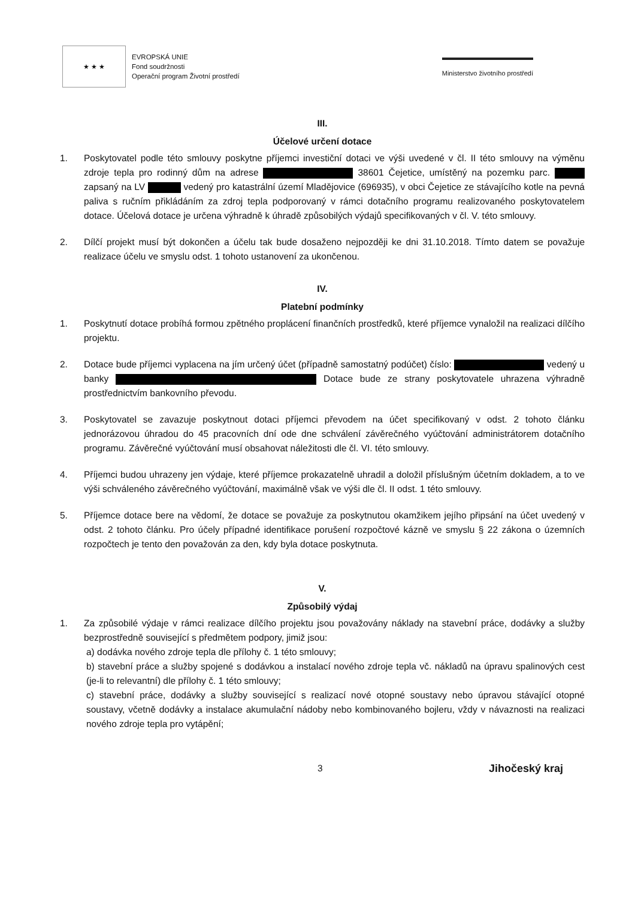★ ★ ★
EVROPSKÁ UNIE
Fond soudržnosti
Operační program Životní prostředí
Ministerstvo životního prostředí
III.
Účelové určení dotace
1. Poskytovatel podle této smlouvy poskytne příjemci investiční dotaci ve výši uvedené v čl. II této smlouvy na výměnu zdroje tepla pro rodinný dům na adrese 38601 Čejetice, umístěný na pozemku parc. zapsaný na LV vedený pro katastrální území Mladějovice (696935), v obci Čejetice ze stávajícího kotle na pevná paliva s ručním přikládáním za zdroj tepla podporovaný v rámci dotačního programu realizovaného poskytovatelem dotace. Účelová dotace je určena výhradně k úhradě způsobilých výdajů specifikovaných v čl. V. této smlouvy.
2. Dílčí projekt musí být dokončen a účelu tak bude dosaženo nejpozději ke dni 31.10.2018. Tímto datem se považuje realizace účelu ve smyslu odst. 1 tohoto ustanovení za ukončenou.
IV.
Platební podmínky
1. Poskytnutí dotace probíhá formou zpětného proplácení finančních prostředků, které příjemce vynaložil na realizaci dílčího projektu.
2. Dotace bude příjemci vyplacena na jím určený účet (případně samostatný podúčet) číslo: vedený u banky Dotace bude ze strany poskytovatele uhrazena výhradně prostřednictvím bankovního převodu.
3. Poskytovatel se zavazuje poskytnout dotaci příjemci převodem na účet specifikovaný v odst. 2 tohoto článku jednorázovou úhradou do 45 pracovních dní ode dne schválení závěrečného vyúčtování administrátorem dotačního programu. Závěrečné vyúčtování musí obsahovat náležitosti dle čl. VI. této smlouvy.
4. Příjemci budou uhrazeny jen výdaje, které příjemce prokazatelně uhradil a doložil příslušným účetním dokladem, a to ve výši schváleného závěrečného vyúčtování, maximálně však ve výši dle čl. II odst. 1 této smlouvy.
5. Příjemce dotace bere na vědomí, že dotace se považuje za poskytnutou okamžikem jejího připsání na účet uvedený v odst. 2 tohoto článku. Pro účely případné identifikace porušení rozpočtové kázně ve smyslu § 22 zákona o územních rozpočtech je tento den považován za den, kdy byla dotace poskytnuta.
V.
Způsobilý výdaj
1. Za způsobilé výdaje v rámci realizace dílčího projektu jsou považovány náklady na stavební práce, dodávky a služby bezprostředně související s předmětem podpory, jimiž jsou:
a) dodávka nového zdroje tepla dle přílohy č. 1 této smlouvy;
b) stavební práce a služby spojené s dodávkou a instalací nového zdroje tepla vč. nákladů na úpravu spalinových cest (je-li to relevantní) dle přílohy č. 1 této smlouvy;
c) stavební práce, dodávky a služby související s realizací nové otopné soustavy nebo úpravou stávající otopné soustavy, včetně dodávky a instalace akumulační nádoby nebo kombinovaného bojleru, vždy v návaznosti na realizaci nového zdroje tepla pro vytápění;
3 Jihočeský kraj